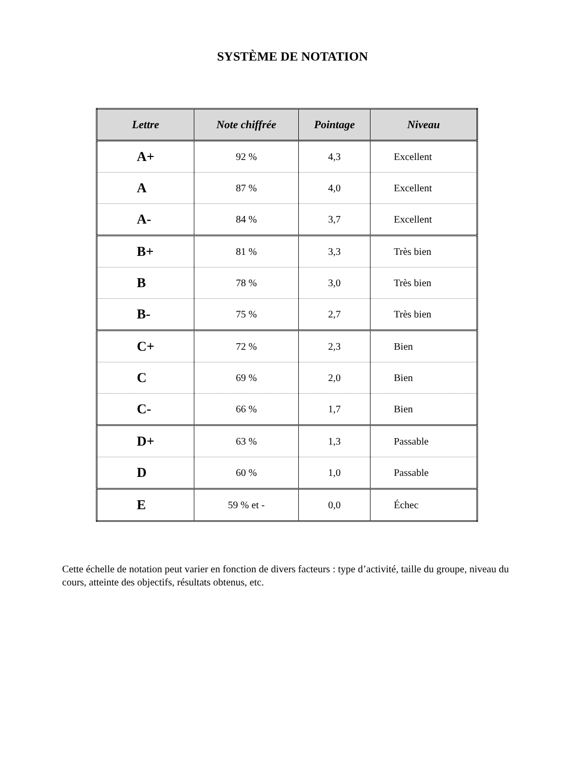SYSTÈME DE NOTATION
| Lettre | Note chiffrée | Pointage | Niveau |
| --- | --- | --- | --- |
| A+ | 92 % | 4,3 | Excellent |
| A | 87 % | 4,0 | Excellent |
| A- | 84 % | 3,7 | Excellent |
| B+ | 81 % | 3,3 | Très bien |
| B | 78 % | 3,0 | Très bien |
| B- | 75 % | 2,7 | Très bien |
| C+ | 72 % | 2,3 | Bien |
| C | 69 % | 2,0 | Bien |
| C- | 66 % | 1,7 | Bien |
| D+ | 63 % | 1,3 | Passable |
| D | 60 % | 1,0 | Passable |
| E | 59 % et - | 0,0 | Échec |
Cette échelle de notation peut varier en fonction de divers facteurs : type d’activité, taille du groupe, niveau du cours, atteinte des objectifs, résultats obtenus, etc.